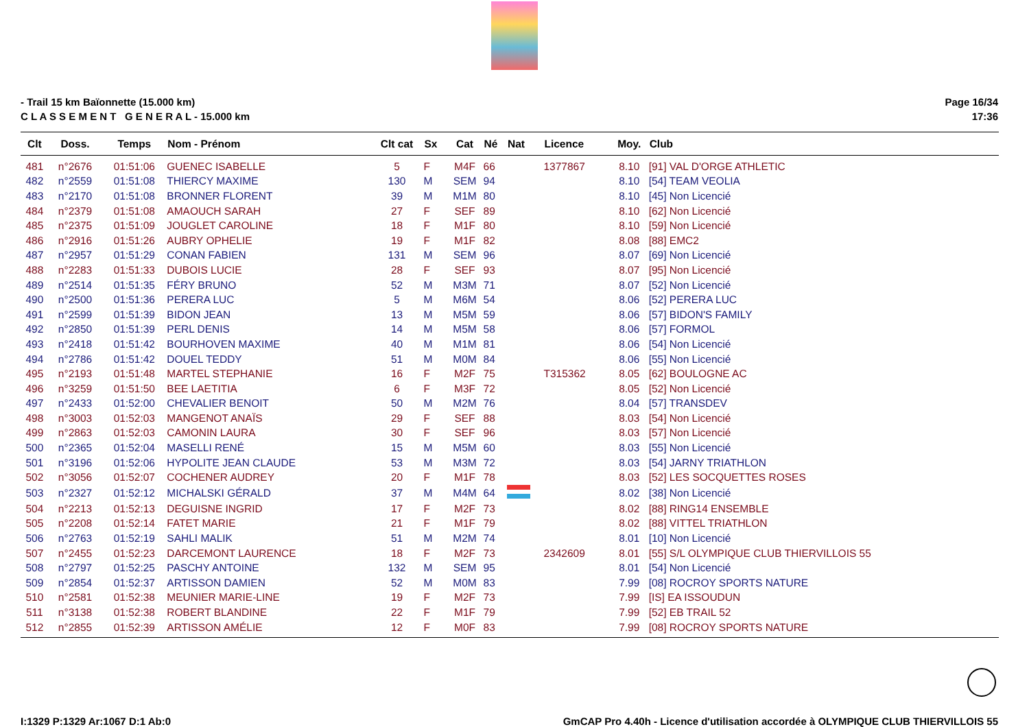- Trail 15 km Baïonnette (15.000 km)
C L A S S E M E N T G E N E R A L - 15.000 km
Page 16/34
17:36
| Clt | Doss. | Temps | Nom - Prénom | Clt cat | Sx | Cat | Né | Nat | Licence | Moy. | Club |
| --- | --- | --- | --- | --- | --- | --- | --- | --- | --- | --- | --- |
| 481 | n°2676 | 01:51:06 | GUENEC ISABELLE | 5 | F | M4F | 66 | | 1377867 | 8.10 | [91] VAL D'ORGE ATHLETIC |
| 482 | n°2559 | 01:51:08 | THIERCY MAXIME | 130 | M | SEM | 94 | | | 8.10 | [54] TEAM VEOLIA |
| 483 | n°2170 | 01:51:08 | BRONNER FLORENT | 39 | M | M1M | 80 | | | 8.10 | [45] Non Licencié |
| 484 | n°2379 | 01:51:08 | AMAOUCH SARAH | 27 | F | SEF | 89 | | | 8.10 | [62] Non Licencié |
| 485 | n°2375 | 01:51:09 | JOUGLET CAROLINE | 18 | F | M1F | 80 | | | 8.10 | [59] Non Licencié |
| 486 | n°2916 | 01:51:26 | AUBRY OPHELIE | 19 | F | M1F | 82 | | | 8.08 | [88] EMC2 |
| 487 | n°2957 | 01:51:29 | CONAN FABIEN | 131 | M | SEM | 96 | | | 8.07 | [69] Non Licencié |
| 488 | n°2283 | 01:51:33 | DUBOIS LUCIE | 28 | F | SEF | 93 | | | 8.07 | [95] Non Licencié |
| 489 | n°2514 | 01:51:35 | FÉRY BRUNO | 52 | M | M3M | 71 | | | 8.07 | [52] Non Licencié |
| 490 | n°2500 | 01:51:36 | PERERA LUC | 5 | M | M6M | 54 | | | 8.06 | [52] PERERA LUC |
| 491 | n°2599 | 01:51:39 | BIDON JEAN | 13 | M | M5M | 59 | | | 8.06 | [57] BIDON'S FAMILY |
| 492 | n°2850 | 01:51:39 | PERL DENIS | 14 | M | M5M | 58 | | | 8.06 | [57] FORMOL |
| 493 | n°2418 | 01:51:42 | BOURHOVEN MAXIME | 40 | M | M1M | 81 | | | 8.06 | [54] Non Licencié |
| 494 | n°2786 | 01:51:42 | DOUEL TEDDY | 51 | M | M0M | 84 | | | 8.06 | [55] Non Licencié |
| 495 | n°2193 | 01:51:48 | MARTEL STEPHANIE | 16 | F | M2F | 75 | | T315362 | 8.05 | [62] BOULOGNE AC |
| 496 | n°3259 | 01:51:50 | BEE LAETITIA | 6 | F | M3F | 72 | | | 8.05 | [52] Non Licencié |
| 497 | n°2433 | 01:52:00 | CHEVALIER BENOIT | 50 | M | M2M | 76 | | | 8.04 | [57] TRANSDEV |
| 498 | n°3003 | 01:52:03 | MANGENOT ANAÏS | 29 | F | SEF | 88 | | | 8.03 | [54] Non Licencié |
| 499 | n°2863 | 01:52:03 | CAMONIN LAURA | 30 | F | SEF | 96 | | | 8.03 | [57] Non Licencié |
| 500 | n°2365 | 01:52:04 | MASELLI RENÉ | 15 | M | M5M | 60 | | | 8.03 | [55] Non Licencié |
| 501 | n°3196 | 01:52:06 | HYPOLITE JEAN CLAUDE | 53 | M | M3M | 72 | | | 8.03 | [54] JARNY TRIATHLON |
| 502 | n°3056 | 01:52:07 | COCHENER AUDREY | 20 | F | M1F | 78 | | | 8.03 | [52] LES SOCQUETTES ROSES |
| 503 | n°2327 | 01:52:12 | MICHALSKI GÉRALD | 37 | M | M4M | 64 | | | 8.02 | [38] Non Licencié |
| 504 | n°2213 | 01:52:13 | DEGUISNE INGRID | 17 | F | M2F | 73 | | | 8.02 | [88] RING14 ENSEMBLE |
| 505 | n°2208 | 01:52:14 | FATET MARIE | 21 | F | M1F | 79 | | | 8.02 | [88] VITTEL TRIATHLON |
| 506 | n°2763 | 01:52:19 | SAHLI MALIK | 51 | M | M2M | 74 | | | 8.01 | [10] Non Licencié |
| 507 | n°2455 | 01:52:23 | DARCEMONT LAURENCE | 18 | F | M2F | 73 | | 2342609 | 8.01 | [55] S/L OLYMPIQUE CLUB THIERVILLOIS 55 |
| 508 | n°2797 | 01:52:25 | PASCHY ANTOINE | 132 | M | SEM | 95 | | | 8.01 | [54] Non Licencié |
| 509 | n°2854 | 01:52:37 | ARTISSON DAMIEN | 52 | M | M0M | 83 | | | 7.99 | [08] ROCROY SPORTS NATURE |
| 510 | n°2581 | 01:52:38 | MEUNIER MARIE-LINE | 19 | F | M2F | 73 | | | 7.99 | [IS] EA ISSOUDUN |
| 511 | n°3138 | 01:52:38 | ROBERT BLANDINE | 22 | F | M1F | 79 | | | 7.99 | [52] EB TRAIL 52 |
| 512 | n°2855 | 01:52:39 | ARTISSON AMÉLIE | 12 | F | M0F | 83 | | | 7.99 | [08] ROCROY SPORTS NATURE |
I:1329 P:1329 Ar:1067 D:1 Ab:0 GmCAP Pro 4.40h - Licence d'utilisation accordée à OLYMPIQUE CLUB THIERVILLOIS 55